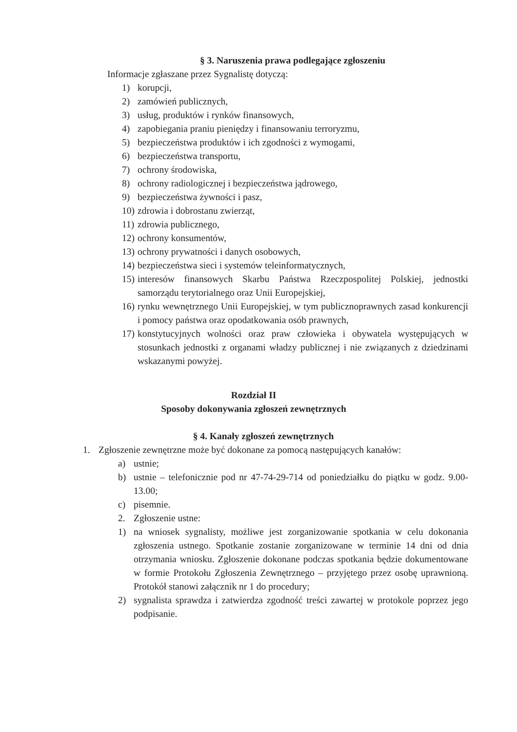§ 3. Naruszenia prawa podlegające zgłoszeniu
Informacje zgłaszane przez Sygnalistę dotyczą:
1) korupcji,
2) zamówień publicznych,
3) usług, produktów i rynków finansowych,
4) zapobiegania praniu pieniędzy i finansowaniu terroryzmu,
5) bezpieczeństwa produktów i ich zgodności z wymogami,
6) bezpieczeństwa transportu,
7) ochrony środowiska,
8) ochrony radiologicznej i bezpieczeństwa jądrowego,
9) bezpieczeństwa żywności i pasz,
10) zdrowia i dobrostanu zwierząt,
11) zdrowia publicznego,
12) ochrony konsumentów,
13) ochrony prywatności i danych osobowych,
14) bezpieczeństwa sieci i systemów teleinformatycznych,
15) interesów finansowych Skarbu Państwa Rzeczpospolitej Polskiej, jednostki samorządu terytorialnego oraz Unii Europejskiej,
16) rynku wewnętrznego Unii Europejskiej, w tym publicznoprawnych zasad konkurencji i pomocy państwa oraz opodatkowania osób prawnych,
17) konstytucyjnych wolności oraz praw człowieka i obywatela występujących w stosunkach jednostki z organami władzy publicznej i nie związanych z dziedzinami wskazanymi powyżej.
Rozdział II
Sposoby dokonywania zgłoszeń zewnętrznych
§ 4. Kanały zgłoszeń zewnętrznych
1. Zgłoszenie zewnętrzne może być dokonane za pomocą następujących kanałów:
a) ustnie;
b) ustnie – telefonicznie pod nr 47-74-29-714 od poniedziałku do piątku w godz. 9.00-13.00;
c) pisemnie.
2. Zgłoszenie ustne:
1) na wniosek sygnalisty, możliwe jest zorganizowanie spotkania w celu dokonania zgłoszenia ustnego. Spotkanie zostanie zorganizowane w terminie 14 dni od dnia otrzymania wniosku. Zgłoszenie dokonane podczas spotkania będzie dokumentowane w formie Protokołu Zgłoszenia Zewnętrznego – przyjętego przez osobę uprawnioną. Protokół stanowi załącznik nr 1 do procedury;
2) sygnalista sprawdza i zatwierdza zgodność treści zawartej w protokole poprzez jego podpisanie.